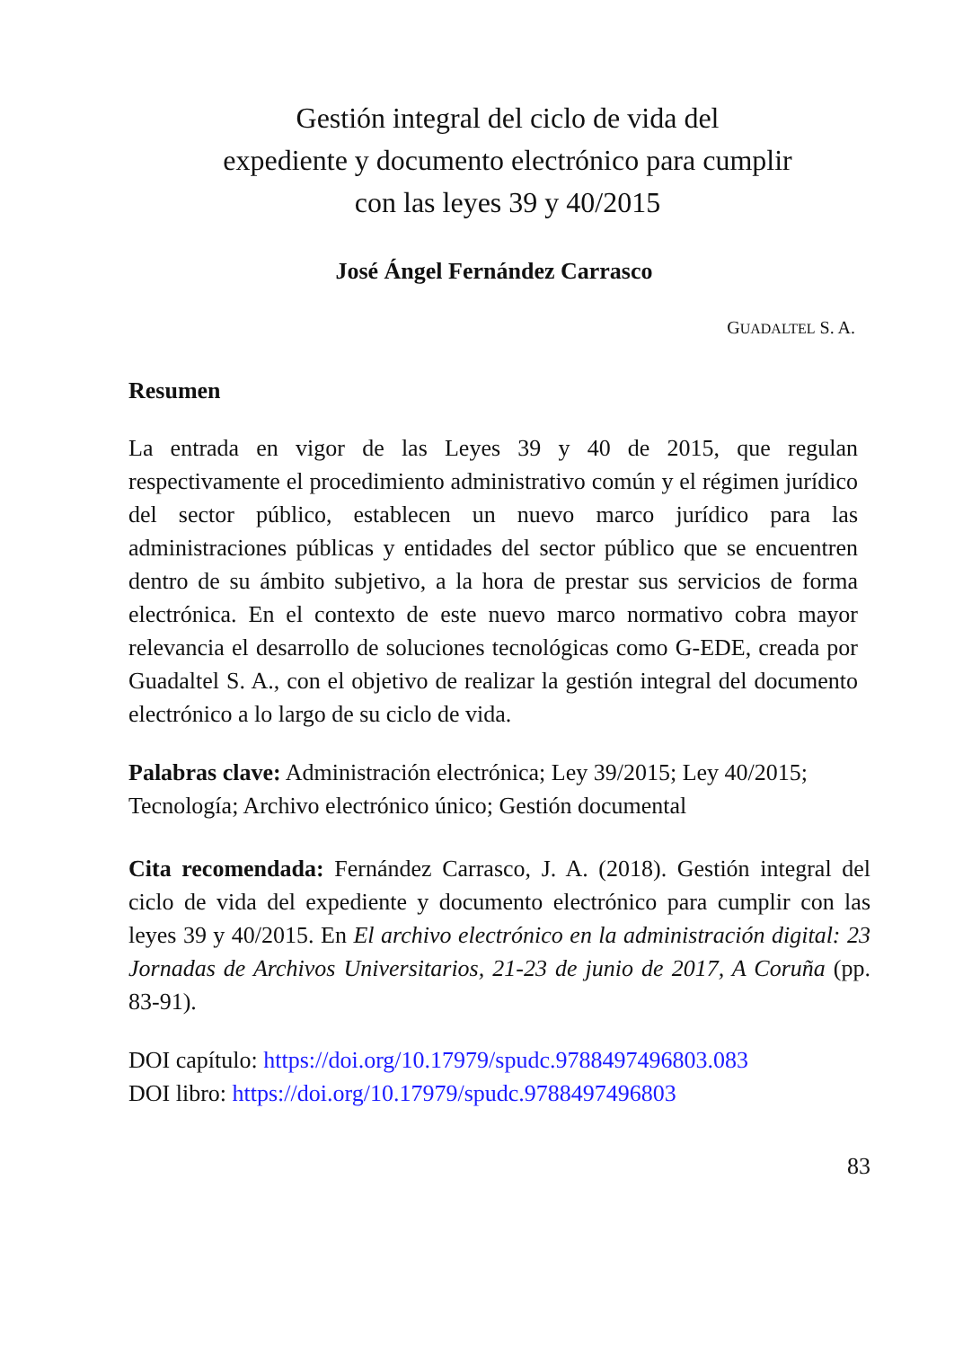Gestión integral del ciclo de vida del
expediente y documento electrónico para cumplir
con las leyes 39 y 40/2015
José Ángel Fernández Carrasco
GUADALTEL S. A.
Resumen
La entrada en vigor de las Leyes 39 y 40 de 2015, que regulan respectivamente el procedimiento administrativo común y el régimen jurídico del sector público, establecen un nuevo marco jurídico para las administraciones públicas y entidades del sector público que se encuentren dentro de su ámbito subjetivo, a la hora de prestar sus servicios de forma electrónica. En el contexto de este nuevo marco normativo cobra mayor relevancia el desarrollo de soluciones tecnológicas como G-EDE, creada por Guadaltel S. A., con el objetivo de realizar la gestión integral del documento electrónico a lo largo de su ciclo de vida.
Palabras clave: Administración electrónica; Ley 39/2015; Ley 40/2015; Tecnología; Archivo electrónico único; Gestión documental
Cita recomendada: Fernández Carrasco, J. A. (2018). Gestión integral del ciclo de vida del expediente y documento electrónico para cumplir con las leyes 39 y 40/2015. En El archivo electrónico en la administración digital: 23 Jornadas de Archivos Universitarios, 21-23 de junio de 2017, A Coruña (pp. 83-91).
DOI capítulo: https://doi.org/10.17979/spudc.9788497496803.083
DOI libro: https://doi.org/10.17979/spudc.9788497496803
83